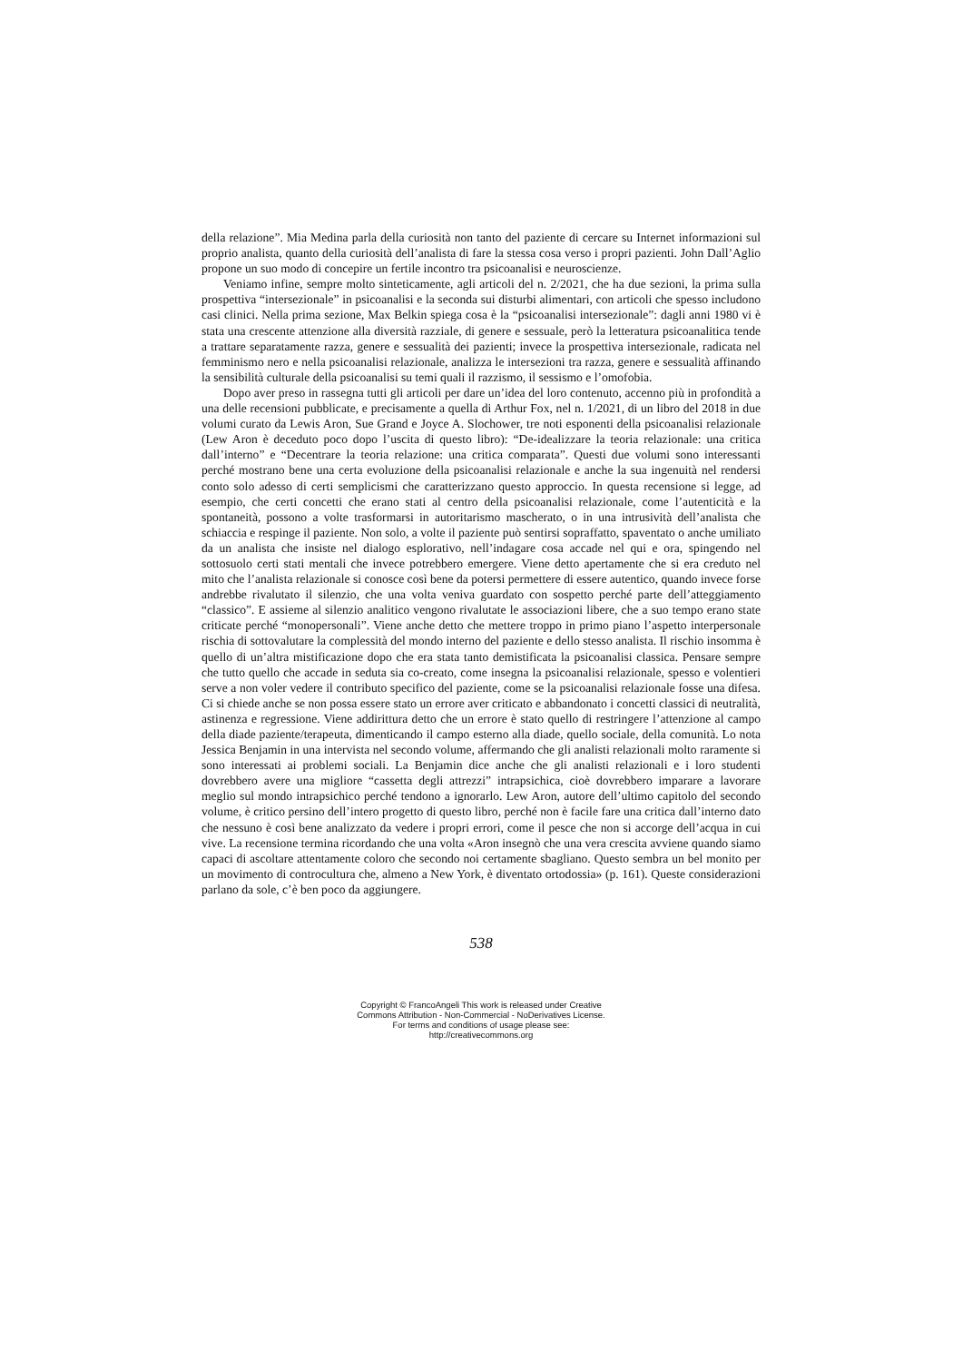della relazione”. Mia Medina parla della curiosità non tanto del paziente di cercare su Internet informazioni sul proprio analista, quanto della curiosità dell’analista di fare la stessa cosa verso i propri pazienti. John Dall’Aglio propone un suo modo di concepire un fertile incontro tra psicoanalisi e neuroscienze.
Veniamo infine, sempre molto sinteticamente, agli articoli del n. 2/2021, che ha due sezioni, la prima sulla prospettiva “intersezionale” in psicoanalisi e la seconda sui disturbi alimentari, con articoli che spesso includono casi clinici. Nella prima sezione, Max Belkin spiega cosa è la “psicoanalisi intersezionale”: dagli anni 1980 vi è stata una crescente attenzione alla diversità razziale, di genere e sessuale, però la letteratura psicoanalitica tende a trattare separatamente razza, genere e sessualità dei pazienti; invece la prospettiva intersezionale, radicata nel femminismo nero e nella psicoanalisi relazionale, analizza le intersezioni tra razza, genere e sessualità affinando la sensibilità culturale della psicoanalisi su temi quali il razzismo, il sessismo e l’omofobia.
Dopo aver preso in rassegna tutti gli articoli per dare un’idea del loro contenuto, accenno più in profondità a una delle recensioni pubblicate, e precisamente a quella di Arthur Fox, nel n. 1/2021, di un libro del 2018 in due volumi curato da Lewis Aron, Sue Grand e Joyce A. Slochower, tre noti esponenti della psicoanalisi relazionale (Lew Aron è deceduto poco dopo l’uscita di questo libro): “De-idealizzare la teoria relazionale: una critica dall’interno” e “Decentrare la teoria relazione: una critica comparata”. Questi due volumi sono interessanti perché mostrano bene una certa evoluzione della psicoanalisi relazionale e anche la sua ingenuità nel rendersi conto solo adesso di certi semplicismi che caratterizzano questo approccio. In questa recensione si legge, ad esempio, che certi concetti che erano stati al centro della psicoanalisi relazionale, come l’autenticità e la spontaneità, possono a volte trasformarsi in autoritarismo mascherato, o in una intrusività dell’analista che schiaccia e respinge il paziente. Non solo, a volte il paziente può sentirsi sopraffatto, spaventato o anche umiliato da un analista che insiste nel dialogo esplorativo, nell’indagare cosa accade nel qui e ora, spingendo nel sottosuolo certi stati mentali che invece potrebbero emergere. Viene detto apertamente che si era creduto nel mito che l’analista relazionale si conosce così bene da potersi permettere di essere autentico, quando invece forse andrebbe rivalutato il silenzio, che una volta veniva guardato con sospetto perché parte dell’atteggiamento “classico”. E assieme al silenzio analitico vengono rivalutate le associazioni libere, che a suo tempo erano state criticate perché “monopersonali”. Viene anche detto che mettere troppo in primo piano l’aspetto interpersonale rischia di sottovalutare la complessità del mondo interno del paziente e dello stesso analista. Il rischio insomma è quello di un’altra mistificazione dopo che era stata tanto demistificata la psicoanalisi classica. Pensare sempre che tutto quello che accade in seduta sia co-creato, come insegna la psicoanalisi relazionale, spesso e volentieri serve a non voler vedere il contributo specifico del paziente, come se la psicoanalisi relazionale fosse una difesa. Ci si chiede anche se non possa essere stato un errore aver criticato e abbandonato i concetti classici di neutralità, astinenza e regressione. Viene addirittura detto che un errore è stato quello di restringere l’attenzione al campo della diade paziente/terapeuta, dimenticando il campo esterno alla diade, quello sociale, della comunità. Lo nota Jessica Benjamin in una intervista nel secondo volume, affermando che gli analisti relazionali molto raramente si sono interessati ai problemi sociali. La Benjamin dice anche che gli analisti relazionali e i loro studenti dovrebbero avere una migliore “cassetta degli attrezzi” intrapsichica, cioè dovrebbero imparare a lavorare meglio sul mondo intrapsichico perché tendono a ignorarlo. Lew Aron, autore dell’ultimo capitolo del secondo volume, è critico persino dell’intero progetto di questo libro, perché non è facile fare una critica dall’interno dato che nessuno è così bene analizzato da vedere i propri errori, come il pesce che non si accorge dell’acqua in cui vive. La recensione termina ricordando che una volta «Aron insegnò che una vera crescita avviene quando siamo capaci di ascoltare attentamente coloro che secondo noi certamente sbagliano. Questo sembra un bel monito per un movimento di controcultura che, almeno a New York, è diventato ortodossia» (p. 161). Queste considerazioni parlano da sole, c’è ben poco da aggiungere.
538
Copyright © FrancoAngeli This work is released under Creative
Commons Attribution - Non-Commercial - NoDerivatives License.
For terms and conditions of usage please see:
http://creativecommons.org